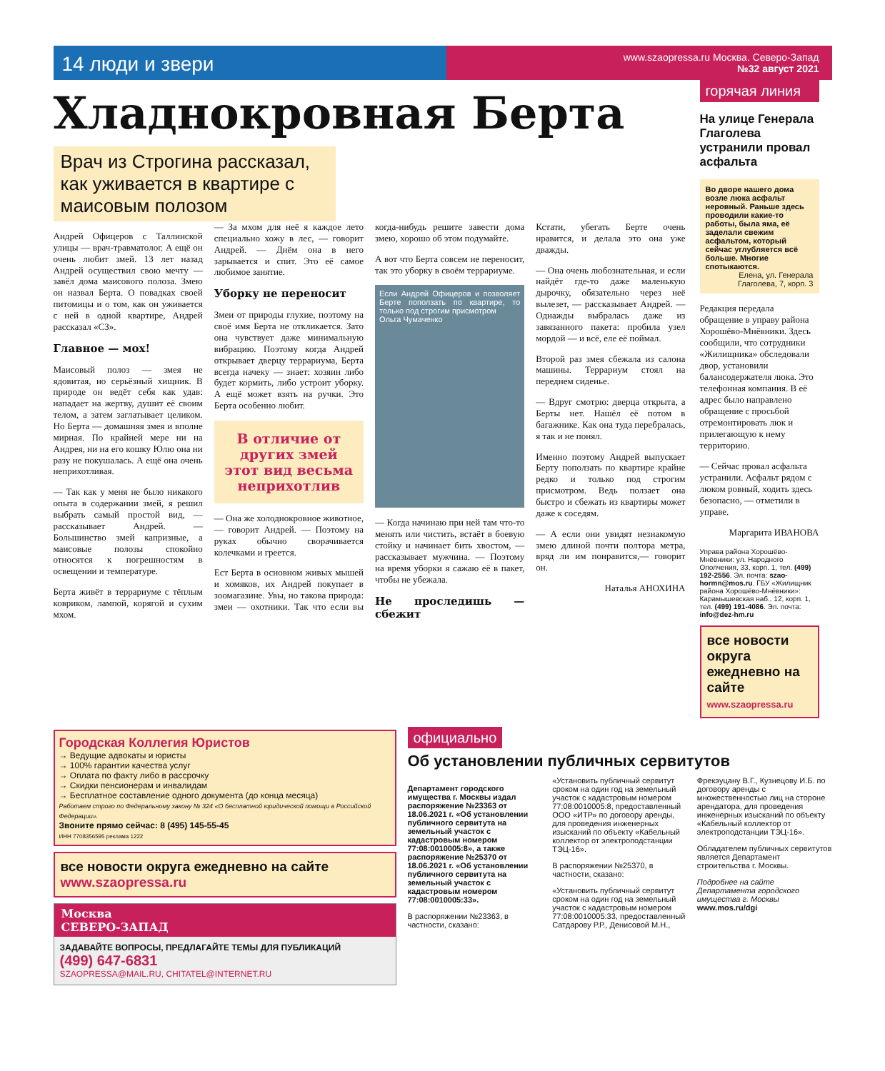14 люди и звери
www.szaopressa.ru Москва. Северо-Запад
№32 август 2021
Хладнокровная Берта
Врач из Строгина рассказал, как уживается в квартире с маисовым полозом
Андрей Офицеров с Таллинской улицы — врач-травматолог. А ещё он очень любит змей. 13 лет назад Андрей осуществил свою мечту — завёл дома маисового полоза. Змею он назвал Берта. О повадках своей питомицы и о том, как он уживается с ней в одной квартире, Андрей рассказал «СЗ».
Главное — мох!
Маисовый полоз — змея не ядовитая, но серьёзный хищник. В природе он ведёт себя как удав: нападает на жертву, душит её своим телом, а затем заглатывает целиком. Но Берта — домашняя змея и вполне мирная. По крайней мере ни на Андрея, ни на его кошку Юлю она ни разу не покушалась. А ещё она очень неприхотливая.
— Так как у меня не было никакого опыта в содержании змей, я решил выбрать самый простой вид, — рассказывает Андрей. — Большинство змей капризные, а маисовые полозы спокойно относятся к погрешностям в освещении и температуре.
Берта живёт в террариуме с тёплым ковриком, лампой, корягой и сухим мхом.
— За мхом для неё я каждое лето специально хожу в лес, — говорит Андрей. — Днём она в него зарывается и спит. Это её самое любимое занятие.
Уборку не переносит
Змеи от природы глухие, поэтому на своё имя Берта не откликается. Зато она чувствует даже минимальную вибрацию. Поэтому когда Андрей открывает дверцу террариума, Берта всегда начеку — знает: хозяин либо будет кормить, либо устроит уборку. А ещё может взять на ручки. Это Берта особенно любит.
В отличие от других змей этот вид весьма неприхотлив
— Она же холоднокровное животное, — говорит Андрей. — Поэтому на руках обычно сворачивается колечками и греется.
Ест Берта в основном живых мышей и хомяков, их Андрей покупает в зоомагазине. Увы, но такова природа: змеи — охотники. Так что если вы когда-нибудь решите завести дома змею, хорошо об этом подумайте.
А вот что Берта совсем не переносит, так это уборку в своём террариуме.
Если Андрей Офицеров и позволяет Берте поползать по квартире, то только под строгим присмотром
Ольга Чумаченко
— Когда начинаю при ней там что-то менять или чистить, встаёт в боевую стойку и начинает бить хвостом, — рассказывает мужчина. — Поэтому на время уборки я сажаю её в пакет, чтобы не убежала.
Не проследишь — сбежит
Кстати, убегать Берте очень нравится, и делала это она уже дважды.
— Она очень любознательная, и если найдёт где-то даже маленькую дырочку, обязательно через неё вылезет, — рассказывает Андрей. — Однажды выбралась даже из завязанного пакета: пробила узел мордой — и всё, еле её поймал.
Второй раз змея сбежала из салона машины. Террариум стоял на переднем сиденье.
— Вдруг смотрю: дверца открыта, а Берты нет. Нашёл её потом в багажнике. Как она туда перебралась, я так и не понял.
Именно поэтому Андрей выпускает Берту поползать по квартире крайне редко и только под строгим присмотром. Ведь ползает она быстро и сбежать из квартиры может даже к соседям.
— А если они увидят незнакомую змею длиной почти полтора метра, вряд ли им понравится,— говорит он.
Наталья АНОХИНА
горячая линия
На улице Генерала Глаголева устранили провал асфальта
Во дворе нашего дома возле люка асфальт неровный. Раньше здесь проводили какие-то работы, была яма, её заделали свежим асфальтом, который сейчас углубляется всё больше. Многие спотыкаются.
Елена, ул. Генерала Глаголева, 7, корп. 3
Редакция передала обращение в управу района Хорошёво-Мнёвники. Здесь сообщили, что сотрудники «Жилищника» обследовали двор, установили балансодержателя люка. Это телефонная компания. В её адрес было направлено обращение с просьбой отремонтировать люк и прилегающую к нему территорию.
— Сейчас провал асфальта устранили. Асфальт рядом с люком ровный, ходить здесь безопасно, — отметили в управе.
Маргарита ИВАНОВА
Управа района Хорошёво-Мнёвники: ул. Народного Ополчения, 33, корп. 1, тел. (499) 192-2556. Эл. почта: szao-hormn@mos.ru. ГБУ «Жилищник района Хорошёво-Мнёвники»: Карамышевская наб., 12, корп. 1, тел. (499) 191-4086. Эл. почта: info@dez-hm.ru
все новости округа ежедневно на сайте
www.szaopressa.ru
Городская Коллегия Юристов
→ Ведущие адвокаты и юристы
→ 100% гарантии качества услуг
→ Оплата по факту либо в рассрочку
→ Скидки пенсионерам и инвалидам
→ Бесплатное составление одного документа (до конца месяца)
Работаем строго по Федеральному закону № 324 «О бесплатной юридической помощи в Российской Федерации».
Звоните прямо сейчас: 8 (495) 145-55-45
ИНН 7708356595 реклама 1222
все новости округа ежедневно на сайте www.szaopressa.ru
Москва
СЕВЕРО-ЗАПАД
ЗАДАВАЙТЕ ВОПРОСЫ, ПРЕДЛАГАЙТЕ ТЕМЫ ДЛЯ ПУБЛИКАЦИЙ
(499) 647-6831
SZAOPRESSA@MAIL.RU, CHITATEL@INTERNET.RU
официально
Об установлении публичных сервитутов
Департамент городского имущества г. Москвы издал распоряжение №23363 от 18.06.2021 г. «Об установлении публичного сервитута на земельный участок с кадастровым номером 77:08:0010005:8», а также распоряжение №25370 от 18.06.2021 г. «Об установлении публичного сервитута на земельный участок с кадастровым номером 77:08:0010005:33».
В распоряжении №23363, в частности, сказано:
«Установить публичный сервитут сроком на один год на земельный участок с кадастровым номером 77:08:0010005:8, предоставленный ООО «ИТР» по договору аренды, для проведения инженерных изысканий по объекту «Кабельный коллектор от электроподстанции ТЭЦ-16».
В распоряжении №25370, в частности, сказано:
«Установить публичный сервитут сроком на один год на земельный участок с кадастровым номером 77:08:0010005:33, предоставленный Сатдарову Р.Р., Денисовой М.Н., Фрекэуцану В.Г., Кузнецову И.Б. по договору аренды с множественностью лиц на стороне арендатора, для проведения инженерных изысканий по объекту «Кабельный коллектор от электроподстанции ТЭЦ-16».
Обладателем публичных сервитутов является Департамент строительства г. Москвы.
Подробнее на сайте Департамента городского имущества г. Москвы www.mos.ru/dgi